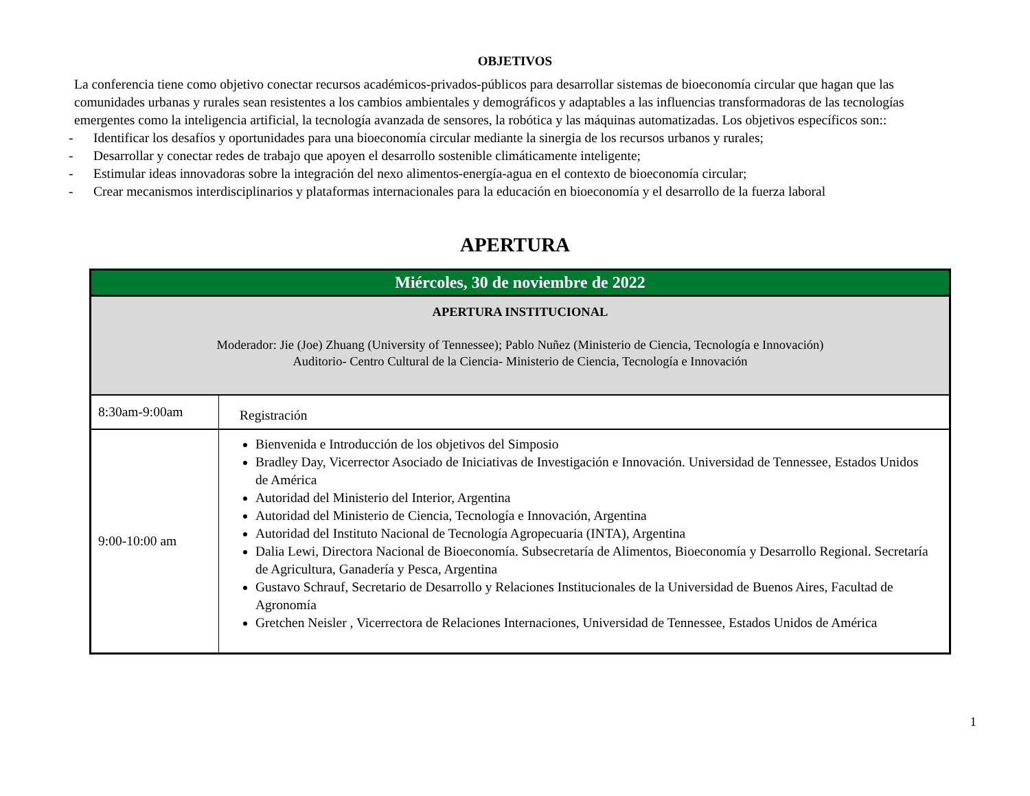OBJETIVOS
La conferencia tiene como objetivo conectar recursos académicos-privados-públicos para desarrollar sistemas de bioeconomía circular que hagan que las comunidades urbanas y rurales sean resistentes a los cambios ambientales y demográficos y adaptables a las influencias transformadoras de las tecnologías emergentes como la inteligencia artificial, la tecnología avanzada de sensores, la robótica y las máquinas automatizadas. Los objetivos específicos son::
- Identificar los desafíos y oportunidades para una bioeconomía circular mediante la sinergia de los recursos urbanos y rurales;
- Desarrollar y conectar redes de trabajo que apoyen el desarrollo sostenible climáticamente inteligente;
- Estimular ideas innovadoras sobre la integración del nexo alimentos-energía-agua en el contexto de bioeconomía circular;
- Crear mecanismos interdisciplinarios y plataformas internacionales para la educación en bioeconomía y el desarrollo de la fuerza laboral
APERTURA
| Miércoles, 30 de noviembre de 2022 | |
| --- | --- |
| APERTURA INSTITUCIONAL Moderador: Jie (Joe) Zhuang (University of Tennessee); Pablo Nuñez (Ministerio de Ciencia, Tecnología e Innovación) Auditorio- Centro Cultural de la Ciencia- Ministerio de Ciencia, Tecnología e Innovación | |
| 8:30am-9:00am | Registración |
| 9:00-10:00 am | Bienvenida e Introducción de los objetivos del Simposio Bradley Day, Vicerrector Asociado de Iniciativas de Investigación e Innovación. Universidad de Tennessee, Estados Unidos de América Autoridad del Ministerio del Interior, Argentina Autoridad del Ministerio de Ciencia, Tecnología e Innovación, Argentina Autoridad del Instituto Nacional de Tecnología Agropecuaria (INTA), Argentina Dalia Lewi, Directora Nacional de Bioeconomía. Subsecretaría de Alimentos, Bioeconomía y Desarrollo Regional. Secretaría de Agricultura, Ganadería y Pesca, Argentina Gustavo Schrauf, Secretario de Desarrollo y Relaciones Institucionales de la Universidad de Buenos Aires, Facultad de Agronomía Gretchen Neisler , Vicerrectora de Relaciones Internaciones, Universidad de Tennessee, Estados Unidos de América |
1